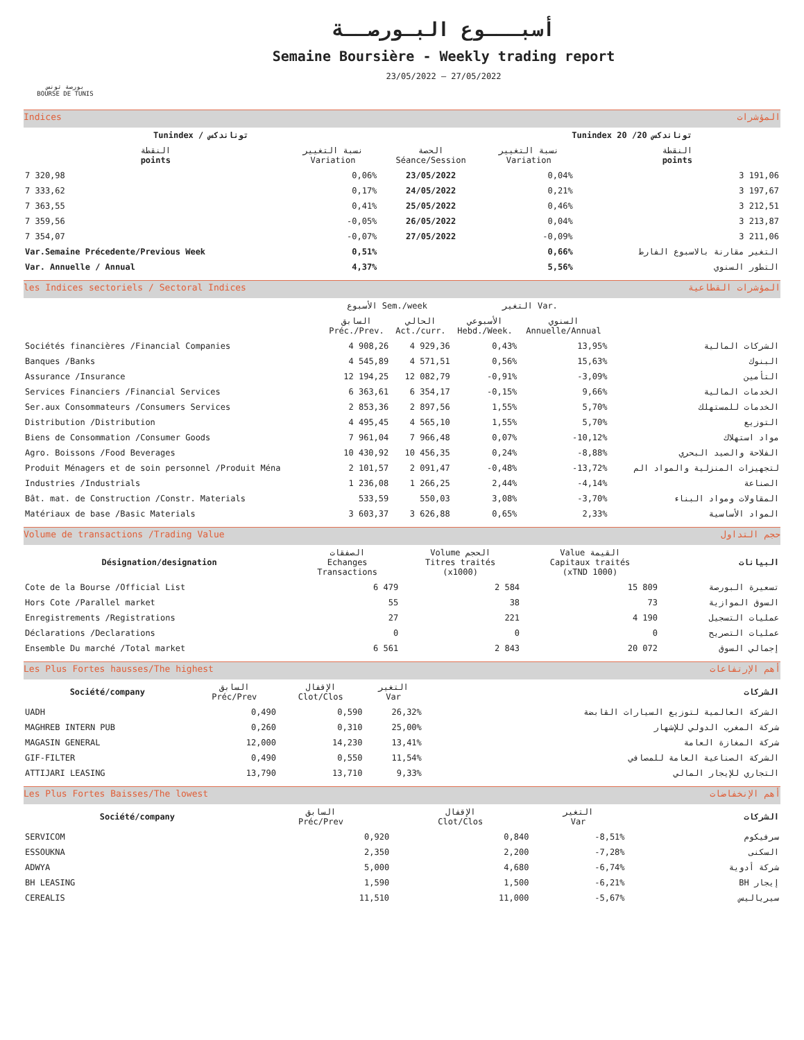بورصة تونس
BOURSE DE TUNIS
أسبـــوع البـورصــة
Semaine Boursière - Weekly trading report
23/05/2022 — 27/05/2022
Indices المؤشرات
| Tunindex / توناندكس | | | Tunindex 20 /20 توناندكس | |
| --- | --- | --- | --- | --- |
| النقطة points | نسبة التغيير Variation | الحصة Séance/Session | نسبة التغيير Variation | النقطة points |
| 7 320,98 | 0,06% | 23/05/2022 | 0,04% | 3 191,06 |
| 7 333,62 | 0,17% | 24/05/2022 | 0,21% | 3 197,67 |
| 7 363,55 | 0,41% | 25/05/2022 | 0,46% | 3 212,51 |
| 7 359,56 | -0,05% | 26/05/2022 | 0,04% | 3 213,87 |
| 7 354,07 | -0,07% | 27/05/2022 | -0,09% | 3 211,06 |
| Var.Semaine Précedente/Previous Week | 0,51% | | 0,66% | التغير مقارنة بالاسبوع الفارط |
| Var. Annuelle / Annual | 4,37% | | 5,56% | التطور السنوي |
les Indices sectoriels / Sectoral Indices المؤشرات القطاعية
| | الأسبوع Sem./week | | التغير Var. | | |
| --- | --- | --- | --- | --- | --- |
| | السابق Préc./Prev. | الحالي Act./curr. | الأسبوعي Hebd./Week. | السنوي Annuelle/Annual | |
| Sociétés financières /Financial Companies | 4 908,26 | 4 929,36 | 0,43% | 13,95% | الشركات المالية |
| Banques /Banks | 4 545,89 | 4 571,51 | 0,56% | 15,63% | البنوك |
| Assurance /Insurance | 12 194,25 | 12 082,79 | -0,91% | -3,09% | التأمين |
| Services Financiers /Financial Services | 6 363,61 | 6 354,17 | -0,15% | 9,66% | الخدمات المالية |
| Ser.aux Consommateurs /Consumers Services | 2 853,36 | 2 897,56 | 1,55% | 5,70% | الخدمات للمستهلك |
| Distribution /Distribution | 4 495,45 | 4 565,10 | 1,55% | 5,70% | التوزيع |
| Biens de Consommation /Consumer Goods | 7 961,04 | 7 966,48 | 0,07% | -10,12% | مواد استهلاك |
| Agro. Boissons /Food Beverages | 10 430,92 | 10 456,35 | 0,24% | -8,88% | الفلاحة والصيد البحري |
| Produit Ménagers et de soin personnel /Produit Ména | 2 101,57 | 2 091,47 | -0,48% | -13,72% | لتجهيزات المنزلية والمواد الم |
| Industries /Industrials | 1 236,08 | 1 266,25 | 2,44% | -4,14% | الصناعة |
| Bât. mat. de Construction /Constr. Materials | 533,59 | 550,03 | 3,08% | -3,70% | المقاولات ومواد البناء |
| Matériaux de base /Basic Materials | 3 603,37 | 3 626,88 | 0,65% | 2,33% | المواد الأساسية |
Volume de transactions /Trading Value حجم التداول
| Désignation/designation | الصفقات Echanges Transactions | Volume الحجم Titres traités (x1000) | Value القيمة Capitaux traités (xTND 1000) | البيانات |
| --- | --- | --- | --- | --- |
| Cote de la Bourse /Official List | 6 479 | 2 584 | 15 809 | تسعيرة البورصة |
| Hors Cote /Parallel market | 55 | 38 | 73 | السوق الموازية |
| Enregistrements /Registrations | 27 | 221 | 4 190 | عمليات التسجيل |
| Déclarations /Declarations | 0 | 0 | 0 | عمليات التصريح |
| Ensemble Du marché /Total market | 6 561 | 2 843 | 20 072 | إجمالي السوق |
Les Plus Fortes hausses/The highest أهم الإرتفاعات
| Société/company | السابق Préc/Prev | الإقفال Clot/Clos | التغير Var | الشركات |
| --- | --- | --- | --- | --- |
| UADH | 0,490 | 0,590 | 26,32% | الشركة العالمية لتوزيع السيارات القابضة |
| MAGHREB INTERN PUB | 0,260 | 0,310 | 25,00% | شركة المغرب الدولي للإشهار |
| MAGASIN GENERAL | 12,000 | 14,230 | 13,41% | شركة المغازة العامة |
| GIF-FILTER | 0,490 | 0,550 | 11,54% | الشركة الصناعية العامة للمصافي |
| ATTIJARI LEASING | 13,790 | 13,710 | 9,33% | التجاري للإيجار المالي |
Les Plus Fortes Baisses/The lowest أهم الإنخفاضات
| Société/company | السابق Préc/Prev | الإقفال Clot/Clos | التغير Var | الشركات |
| --- | --- | --- | --- | --- |
| SERVICOM | 0,920 | 0,840 | -8,51% | سرفيكوم |
| ESSOUKNA | 2,350 | 2,200 | -7,28% | السكنى |
| ADWYA | 5,000 | 4,680 | -6,74% | شركة أدوية |
| BH LEASING | 1,590 | 1,500 | -6,21% | BH إيجار |
| CEREALIS | 11,510 | 11,000 | -5,67% | سيرياليس |